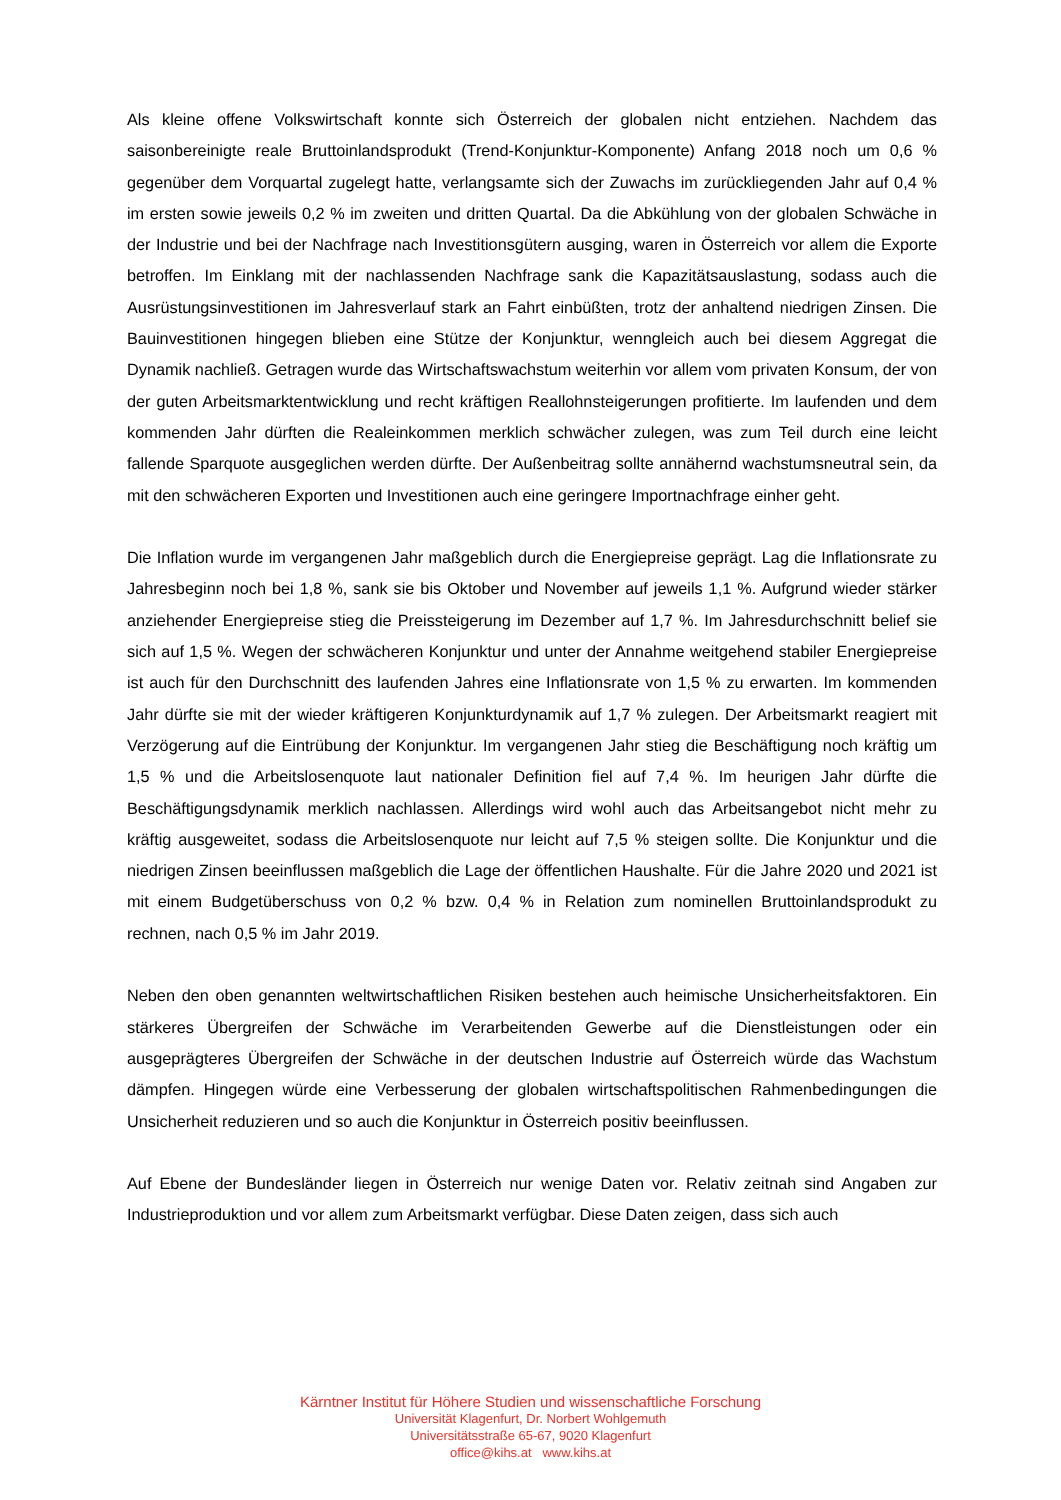Als kleine offene Volkswirtschaft konnte sich Österreich der globalen nicht entziehen. Nachdem das saisonbereinigte reale Bruttoinlandsprodukt (Trend-Konjunktur-Komponente) Anfang 2018 noch um 0,6 % gegenüber dem Vorquartal zugelegt hatte, verlangsamte sich der Zuwachs im zurückliegenden Jahr auf 0,4 % im ersten sowie jeweils 0,2 % im zweiten und dritten Quartal. Da die Abkühlung von der globalen Schwäche in der Industrie und bei der Nachfrage nach Investitionsgütern ausging, waren in Österreich vor allem die Exporte betroffen. Im Einklang mit der nachlassenden Nachfrage sank die Kapazitätsauslastung, sodass auch die Ausrüstungsinvestitionen im Jahresverlauf stark an Fahrt einbüßten, trotz der anhaltend niedrigen Zinsen. Die Bauinvestitionen hingegen blieben eine Stütze der Konjunktur, wenngleich auch bei diesem Aggregat die Dynamik nachließ. Getragen wurde das Wirtschaftswachstum weiterhin vor allem vom privaten Konsum, der von der guten Arbeitsmarktentwicklung und recht kräftigen Reallohnsteigerungen profitierte. Im laufenden und dem kommenden Jahr dürften die Realeinkommen merklich schwächer zulegen, was zum Teil durch eine leicht fallende Sparquote ausgeglichen werden dürfte. Der Außenbeitrag sollte annähernd wachstumsneutral sein, da mit den schwächeren Exporten und Investitionen auch eine geringere Importnachfrage einher geht.
Die Inflation wurde im vergangenen Jahr maßgeblich durch die Energiepreise geprägt. Lag die Inflationsrate zu Jahresbeginn noch bei 1,8 %, sank sie bis Oktober und November auf jeweils 1,1 %. Aufgrund wieder stärker anziehender Energiepreise stieg die Preissteigerung im Dezember auf 1,7 %. Im Jahresdurchschnitt belief sie sich auf 1,5 %. Wegen der schwächeren Konjunktur und unter der Annahme weitgehend stabiler Energiepreise ist auch für den Durchschnitt des laufenden Jahres eine Inflationsrate von 1,5 % zu erwarten. Im kommenden Jahr dürfte sie mit der wieder kräftigeren Konjunkturdynamik auf 1,7 % zulegen. Der Arbeitsmarkt reagiert mit Verzögerung auf die Eintrübung der Konjunktur. Im vergangenen Jahr stieg die Beschäftigung noch kräftig um 1,5 % und die Arbeitslosenquote laut nationaler Definition fiel auf 7,4 %. Im heurigen Jahr dürfte die Beschäftigungsdynamik merklich nachlassen. Allerdings wird wohl auch das Arbeitsangebot nicht mehr zu kräftig ausgeweitet, sodass die Arbeitslosenquote nur leicht auf 7,5 % steigen sollte. Die Konjunktur und die niedrigen Zinsen beeinflussen maßgeblich die Lage der öffentlichen Haushalte. Für die Jahre 2020 und 2021 ist mit einem Budgetüberschuss von 0,2 % bzw. 0,4 % in Relation zum nominellen Bruttoinlandsprodukt zu rechnen, nach 0,5 % im Jahr 2019.
Neben den oben genannten weltwirtschaftlichen Risiken bestehen auch heimische Unsicherheitsfaktoren. Ein stärkeres Übergreifen der Schwäche im Verarbeitenden Gewerbe auf die Dienstleistungen oder ein ausgeprägteres Übergreifen der Schwäche in der deutschen Industrie auf Österreich würde das Wachstum dämpfen. Hingegen würde eine Verbesserung der globalen wirtschaftspolitischen Rahmenbedingungen die Unsicherheit reduzieren und so auch die Konjunktur in Österreich positiv beeinflussen.
Auf Ebene der Bundesländer liegen in Österreich nur wenige Daten vor. Relativ zeitnah sind Angaben zur Industrieproduktion und vor allem zum Arbeitsmarkt verfügbar. Diese Daten zeigen, dass sich auch
Kärntner Institut für Höhere Studien und wissenschaftliche Forschung
Universität Klagenfurt, Dr. Norbert Wohlgemuth
Universitätsstraße 65-67, 9020 Klagenfurt
office@kihs.at www.kihs.at